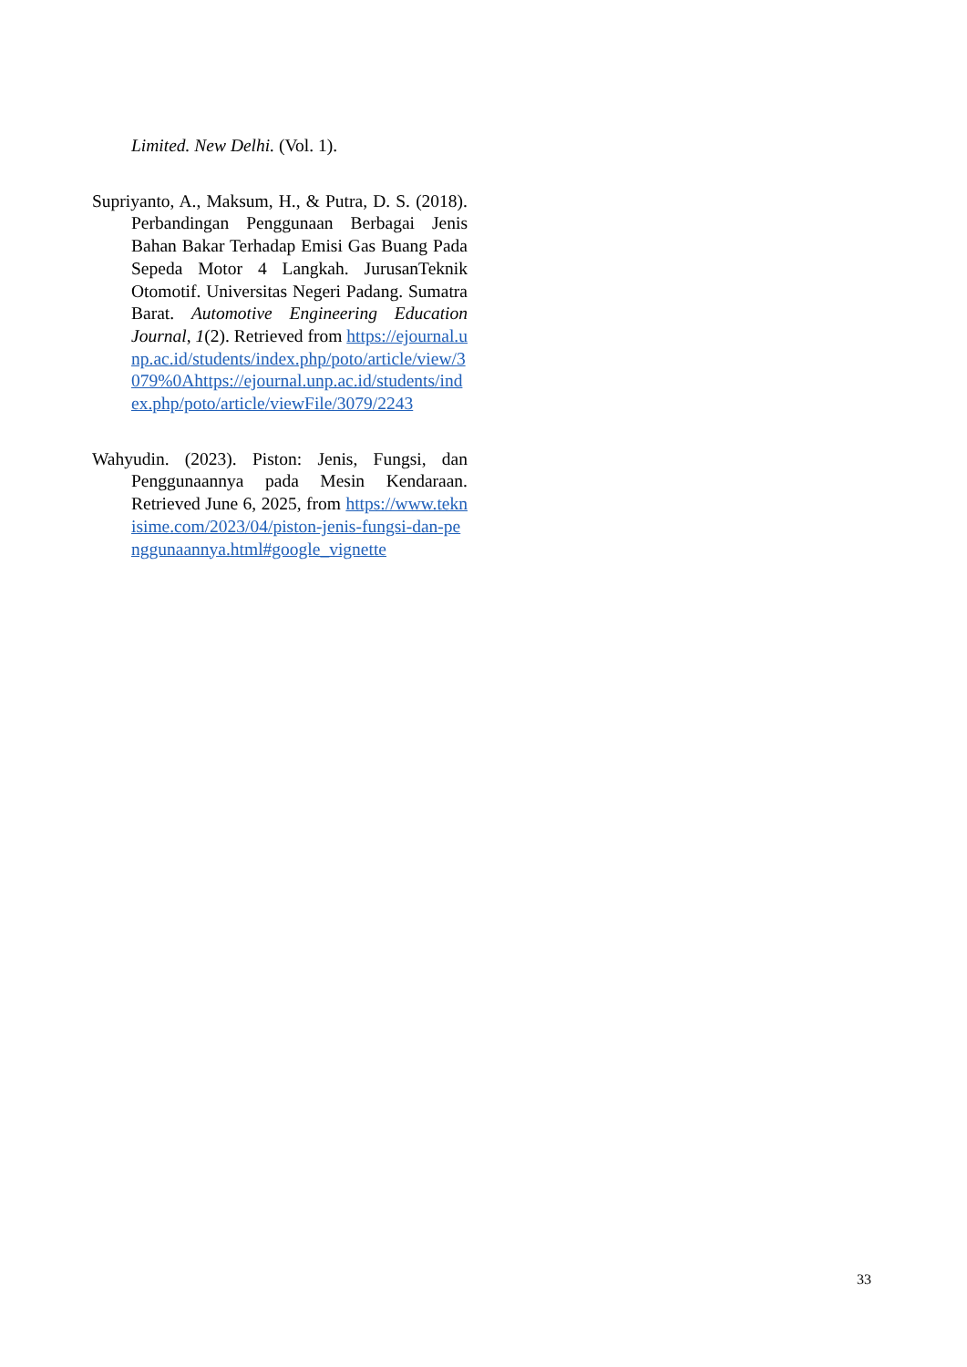Limited. New Delhi. (Vol. 1).
Supriyanto, A., Maksum, H., & Putra, D. S. (2018). Perbandingan Penggunaan Berbagai Jenis Bahan Bakar Terhadap Emisi Gas Buang Pada Sepeda Motor 4 Langkah. JurusanTeknik Otomotif. Universitas Negeri Padang. Sumatra Barat. Automotive Engineering Education Journal, 1(2). Retrieved from https://ejournal.unp.ac.id/students/index.php/poto/article/view/3079%0Ahttps://ejournal.unp.ac.id/students/index.php/poto/article/viewFile/3079/2243
Wahyudin. (2023). Piston: Jenis, Fungsi, dan Penggunaannya pada Mesin Kendaraan. Retrieved June 6, 2025, from https://www.teknisime.com/2023/04/piston-jenis-fungsi-dan-penggunaannya.html#google_vignette
33